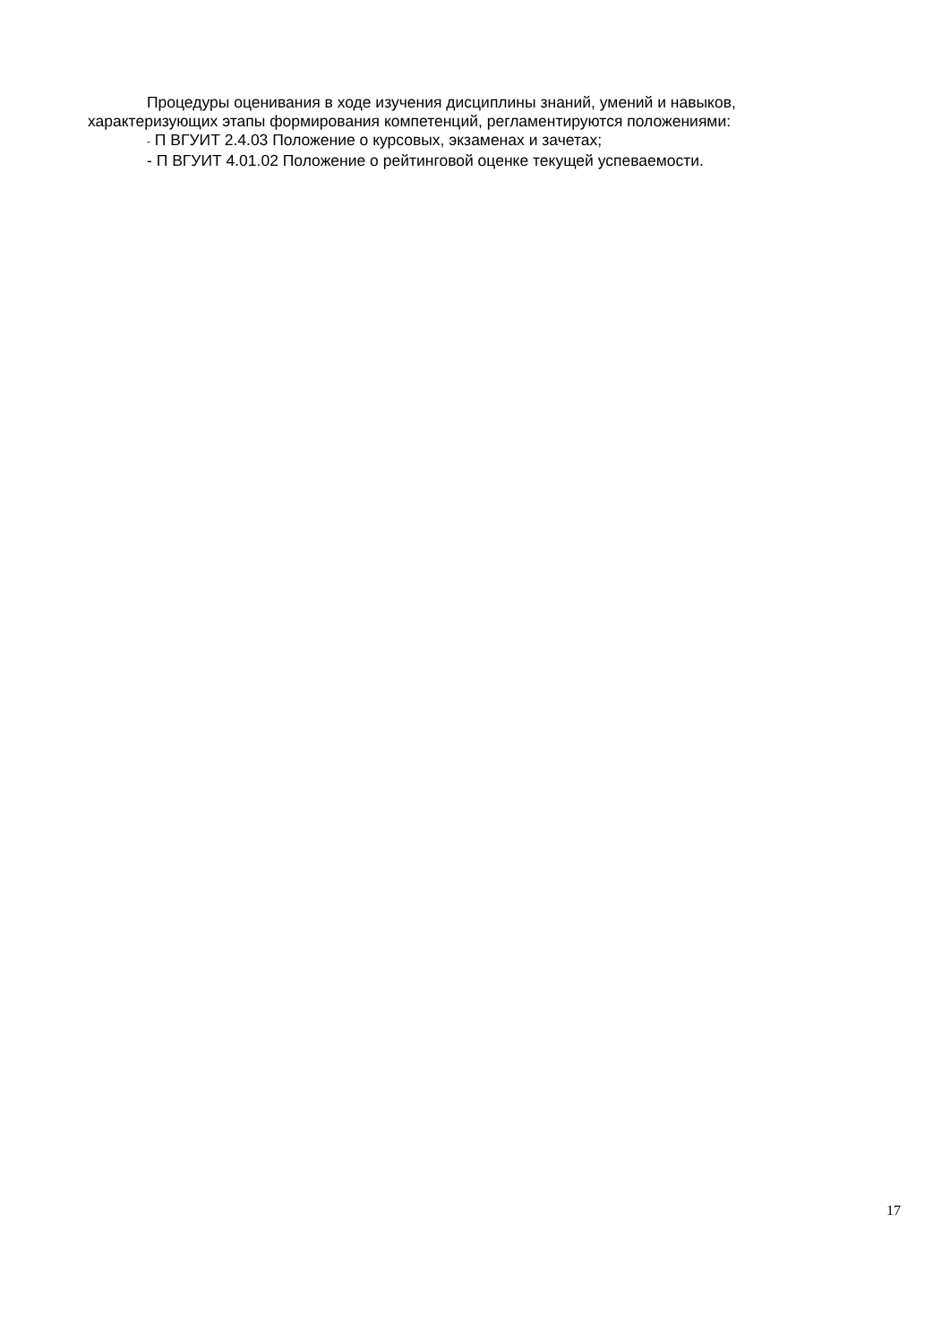Процедуры оценивания в ходе изучения дисциплины знаний, умений и навыков,
характеризующих этапы формирования компетенций, регламентируются положениями:
- П ВГУИТ 2.4.03 Положение о курсовых, экзаменах и зачетах;
- П ВГУИТ 4.01.02 Положение о рейтинговой оценке текущей успеваемости.
17